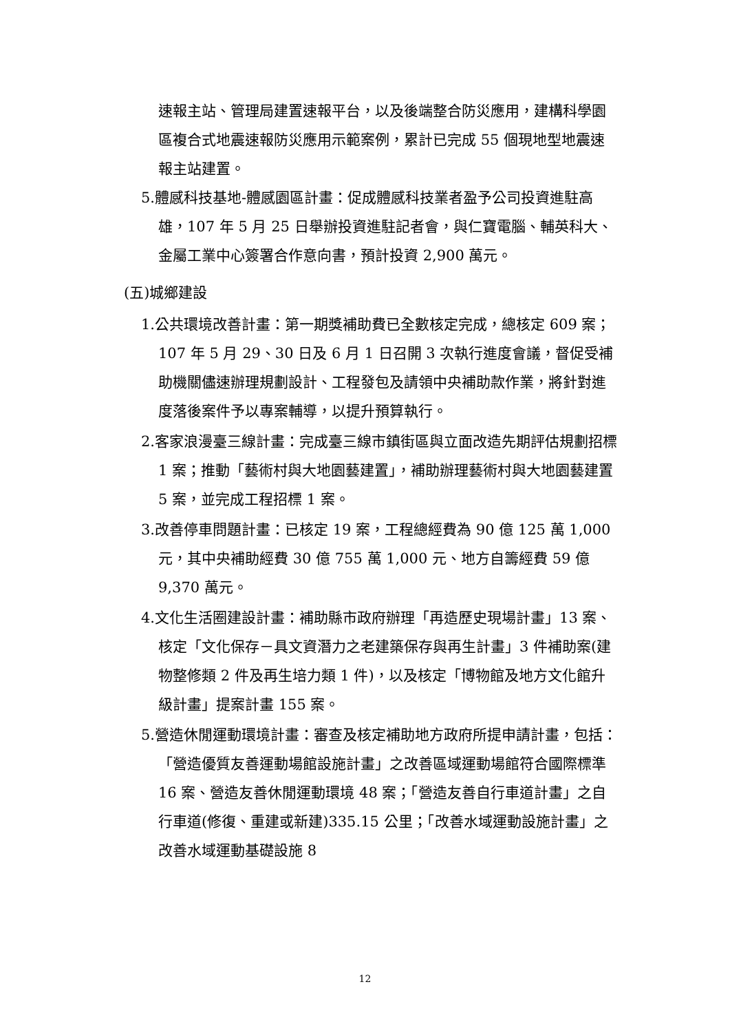速報主站、管理局建置速報平台，以及後端整合防災應用，建構科學園區複合式地震速報防災應用示範案例，累計已完成 55 個現地型地震速報主站建置。
5.體感科技基地-體感園區計畫：促成體感科技業者盈予公司投資進駐高雄，107 年 5 月 25 日舉辦投資進駐記者會，與仁寶電腦、輔英科大、金屬工業中心簽署合作意向書，預計投資 2,900 萬元。
(五)城鄉建設
1.公共環境改善計畫：第一期獎補助費已全數核定完成，總核定 609 案；107 年 5 月 29、30 日及 6 月 1 日召開 3 次執行進度會議，督促受補助機關儘速辦理規劃設計、工程發包及請領中央補助款作業，將針對進度落後案件予以專案輔導，以提升預算執行。
2.客家浪漫臺三線計畫：完成臺三線市鎮街區與立面改造先期評估規劃招標 1 案；推動「藝術村與大地園藝建置」，補助辦理藝術村與大地園藝建置 5 案，並完成工程招標 1 案。
3.改善停車問題計畫：已核定 19 案，工程總經費為 90 億 125 萬 1,000 元，其中央補助經費 30 億 755 萬 1,000 元、地方自籌經費 59 億 9,370 萬元。
4.文化生活圈建設計畫：補助縣市政府辦理「再造歷史現場計畫」13 案、核定「文化保存－具文資潛力之老建築保存與再生計畫」3 件補助案(建物整修類 2 件及再生培力類 1 件)，以及核定「博物館及地方文化館升級計畫」提案計畫 155 案。
5.營造休閒運動環境計畫：審查及核定補助地方政府所提申請計畫，包括：「營造優質友善運動場館設施計畫」之改善區域運動場館符合國際標準 16 案、營造友善休閒運動環境 48 案；「營造友善自行車道計畫」之自行車道(修復、重建或新建)335.15 公里；「改善水域運動設施計畫」之改善水域運動基礎設施 8
12